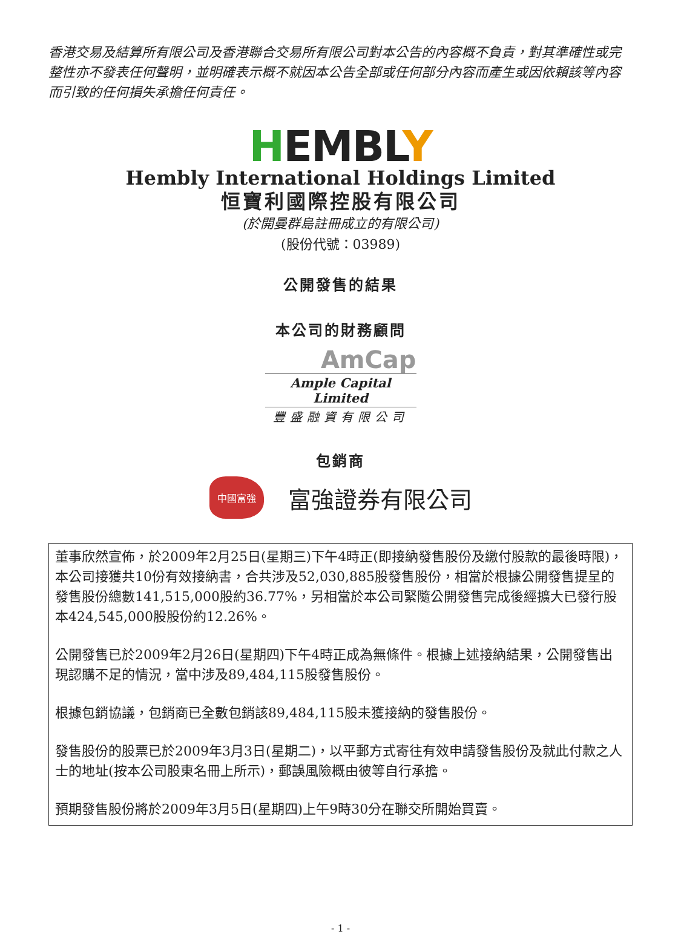香港交易及結算所有限公司及香港聯合交易所有限公司對本公告的內容概不負責，對其準確性或完整性亦不發表任何聲明，並明確表示概不就因本公告全部或任何部分內容而產生或因依賴該等內容而引致的任何損失承擔任何責任。
HEMBLY
Hembly International Holdings Limited
恒寶利國際控股有限公司
(於開曼群島註冊成立的有限公司)
(股份代號：03989)
公開發售的結果
本公司的財務顧問
AmCap
Ample Capital Limited
豐盛融資有限公司
包銷商
中國富強
富強證券有限公司
董事欣然宣佈，於2009年2月25日(星期三)下午4時正(即接納發售股份及繳付股款的最後時限)，本公司接獲共10份有效接納書，合共涉及52,030,885股發售股份，相當於根據公開發售提呈的發售股份總數141,515,000股約36.77%，另相當於本公司緊隨公開發售完成後經擴大已發行股本424,545,000股股份約12.26%。
公開發售已於2009年2月26日(星期四)下午4時正成為無條件。根據上述接納結果，公開發售出現認購不足的情況，當中涉及89,484,115股發售股份。
根據包銷協議，包銷商已全數包銷該89,484,115股未獲接納的發售股份。
發售股份的股票已於2009年3月3日(星期二)，以平郵方式寄往有效申請發售股份及就此付款之人士的地址(按本公司股東名冊上所示)，郵誤風險概由彼等自行承擔。
預期發售股份將於2009年3月5日(星期四)上午9時30分在聯交所開始買賣。
- 1 -